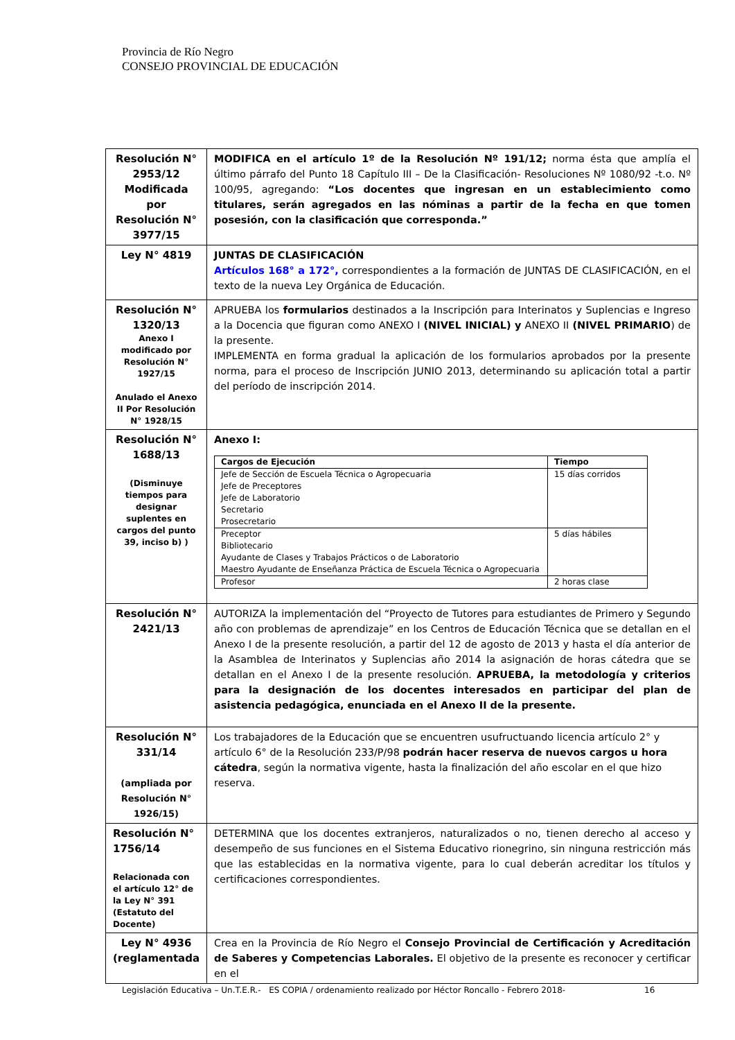Provincia de Río Negro
CONSEJO PROVINCIAL DE EDUCACIÓN
| Resolución N° 2953/12 Modificada por Resolución N° 3977/15 | MODIFICA en el artículo 1º de la Resolución Nº 191/12; norma ésta que amplía el último párrafo del Punto 18 Capítulo III – De la Clasificación- Resoluciones Nº 1080/92 -t.o. Nº 100/95, agregando: “Los docentes que ingresan en un establecimiento como titulares, serán agregados en las nóminas a partir de la fecha en que tomen posesión, con la clasificación que corresponda.” |
| Ley N° 4819 | JUNTAS DE CLASIFICACIÓN Artículos 168° a 172°, correspondientes a la formación de JUNTAS DE CLASIFICACIÓN, en el texto de la nueva Ley Orgánica de Educación. |
| Resolución N° 1320/13 Anexo I modificado por Resolución N° 1927/15 Anulado el Anexo II Por Resolución N° 1928/15 | APRUEBA los formularios destinados a la Inscripción para Interinatos y Suplencias e Ingreso a la Docencia que figuran como ANEXO I (NIVEL INICIAL) y ANEXO II (NIVEL PRIMARIO ) de la presente. IMPLEMENTA en forma gradual la aplicación de los formularios aprobados por la presente norma, para el proceso de Inscripción JUNIO 2013, determinando su aplicación total a partir del período de inscripción 2014. |
| Resolución N° 1688/13 (Disminuye tiempos para designar suplentes en cargos del punto 39, inciso b) ) | Anexo I: / Cargos de Ejecución / Tiempo / / --- / --- / / Jefe de Sección de Escuela Técnica o Agropecuaria Jefe de Preceptores Jefe de Laboratorio Secretario Prosecretario / 15 días corridos / / Preceptor Bibliotecario Ayudante de Clases y Trabajos Prácticos o de Laboratorio Maestro Ayudante de Enseñanza Práctica de Escuela Técnica o Agropecuaria / 5 días hábiles / / Profesor / 2 horas clase / |
| Resolución N° 2421/13 | AUTORIZA la implementación del “Proyecto de Tutores para estudiantes de Primero y Segundo año con problemas de aprendizaje” en los Centros de Educación Técnica que se detallan en el Anexo I de la presente resolución, a partir del 12 de agosto de 2013 y hasta el día anterior de la Asamblea de Interinatos y Suplencias año 2014 la asignación de horas cátedra que se detallan en el Anexo I de la presente resolución. APRUEBA, la metodología y criterios para la designación de los docentes interesados en participar del plan de asistencia pedagógica, enunciada en el Anexo II de la presente. |
| Resolución N° 331/14 (ampliada por Resolución N° 1926/15) | Los trabajadores de la Educación que se encuentren usufructuando licencia artículo 2° y artículo 6° de la Resolución 233/P/98 podrán hacer reserva de nuevos cargos u hora cátedra , según la normativa vigente, hasta la finalización del año escolar en el que hizo reserva. |
| Resolución N° 1756/14 Relacionada con el artículo 12° de la Ley N° 391 (Estatuto del Docente) | DETERMINA que los docentes extranjeros, naturalizados o no, tienen derecho al acceso y desempeño de sus funciones en el Sistema Educativo rionegrino, sin ninguna restricción más que las establecidas en la normativa vigente, para lo cual deberán acreditar los títulos y certificaciones correspondientes. |
| Ley N° 4936 (reglamentada | Crea en la Provincia de Río Negro el Consejo Provincial de Certificación y Acreditación de Saberes y Competencias Laborales. El objetivo de la presente es reconocer y certificar en el |
Legislación Educativa – Un.T.E.R.- ES COPIA / ordenamiento realizado por Héctor Roncallo - Febrero 2018- 16